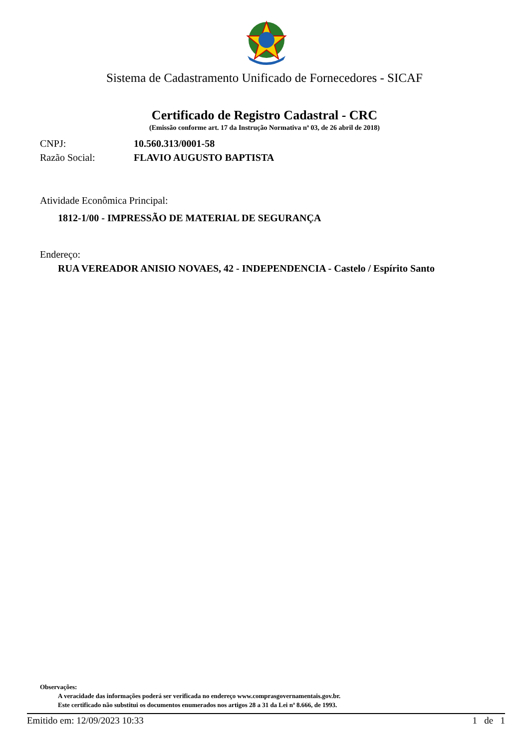Sistema de Cadastramento Unificado de Fornecedores - SICAF
Certificado de Registro Cadastral - CRC
(Emissão conforme art. 17 da Instrução Normativa nª 03, de 26 abril de 2018)
CNPJ: 10.560.313/0001-58
Razão Social: FLAVIO AUGUSTO BAPTISTA
Atividade Econômica Principal:
1812-1/00 - IMPRESSÃO DE MATERIAL DE SEGURANÇA
Endereço:
RUA VEREADOR ANISIO NOVAES, 42 - INDEPENDENCIA - Castelo / Espírito Santo
Observações:
A veracidade das informações poderá ser verificada no endereço www.comprasgovernamentais.gov.br.
Este certificado não substitui os documentos enumerados nos artigos 28 a 31 da Lei nª 8.666, de 1993.
Emitido em: 12/09/2023 10:33 1 de 1